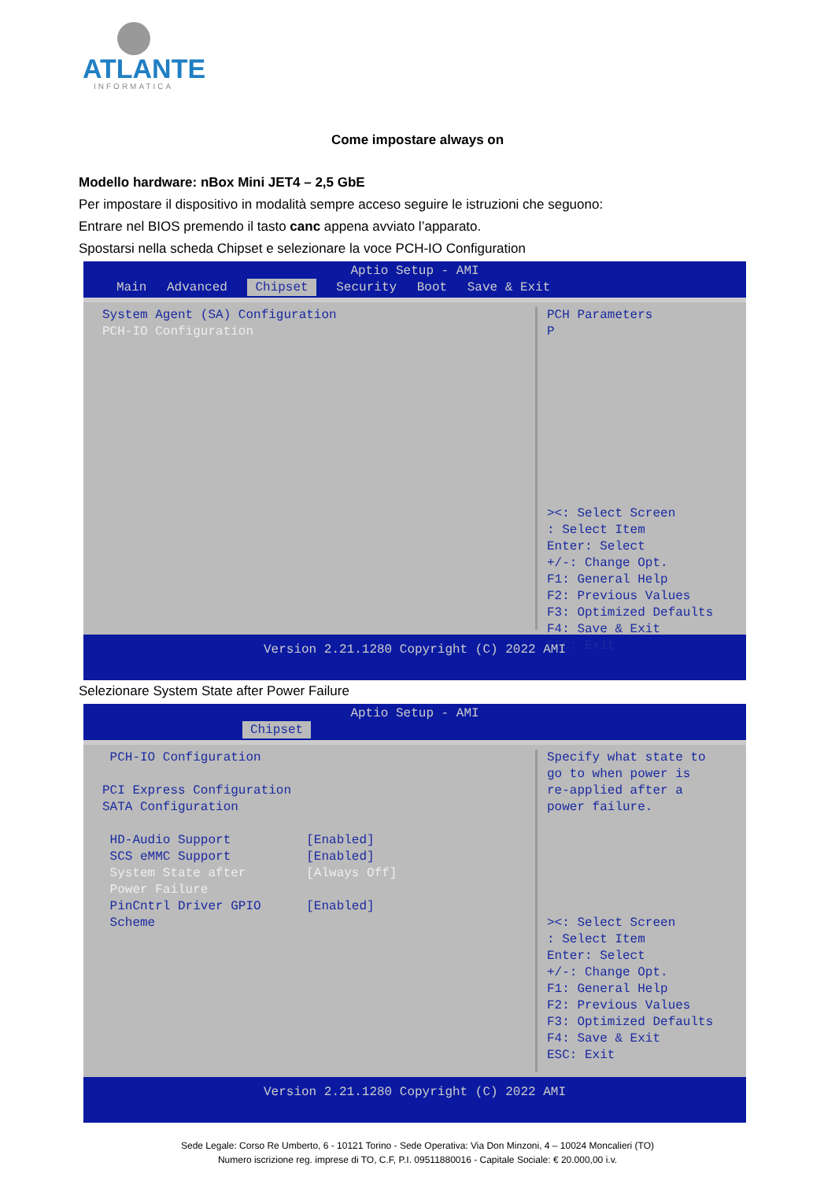ATLANTE
INFORMATICA
Come impostare always on
Modello hardware: nBox Mini JET4 – 2,5 GbE
Per impostare il dispositivo in modalità sempre acceso seguire le istruzioni che seguono:
Entrare nel BIOS premendo il tasto canc appena avviato l’apparato.
Spostarsi nella scheda Chipset e selezionare la voce PCH-IO Configuration
Aptio Setup - AMI
Main Advanced Chipset Security Boot Save & Exit
System Agent (SA) Configuration PCH-IO Configuration
PCH Parameters P ><: Select Screen : Select Item Enter: Select +/-: Change Opt. F1: General Help F2: Previous Values F3: Optimized Defaults F4: Save & Exit ESC: Exit
Version 2.21.1280 Copyright (C) 2022 AMI
Selezionare System State after Power Failure
Aptio Setup - AMI
Chipset
PCH-IO Configuration PCI Express Configuration SATA Configuration HD-Audio Support [Enabled] SCS eMMC Support [Enabled] System State after [Always Off] Power Failure PinCntrl Driver GPIO [Enabled] Scheme
Specify what state to go to when power is re-applied after a power failure. ><: Select Screen : Select Item Enter: Select +/-: Change Opt. F1: General Help F2: Previous Values F3: Optimized Defaults F4: Save & Exit ESC: Exit
Version 2.21.1280 Copyright (C) 2022 AMI
Sede Legale: Corso Re Umberto, 6 - 10121 Torino - Sede Operativa: Via Don Minzoni, 4 – 10024 Moncalieri (TO)
Numero iscrizione reg. imprese di TO, C.F, P.I. 09511880016 - Capitale Sociale: € 20.000,00 i.v.